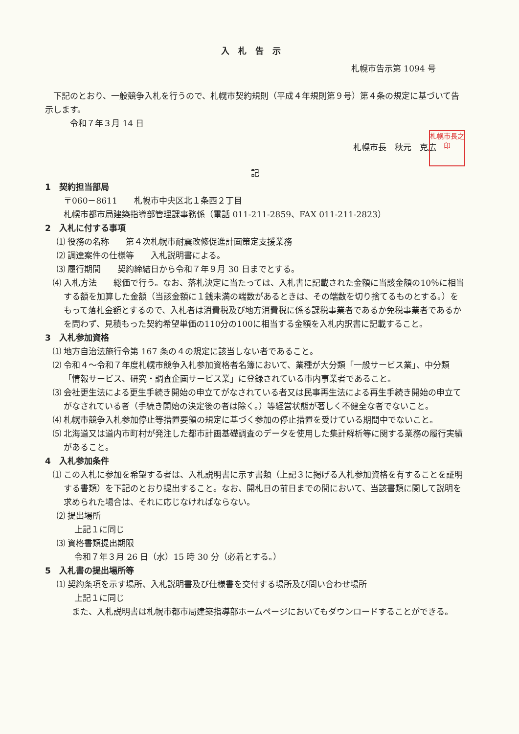入札告示
札幌市告示第 1094 号
　下記のとおり、一般競争入札を行うので、札幌市契約規則（平成４年規則第９号）第４条の規定に基づいて告示します。
　　　令和７年３月 14 日
札幌市長　秋元　克広 札幌市長之印
記
1　契約担当部局
〒060－8611　　札幌市中央区北１条西２丁目
札幌市都市局建築指導部管理課事務係（電話 011-211-2859、FAX 011-211-2823）
2　入札に付する事項
⑴ 役務の名称　　第４次札幌市耐震改修促進計画策定支援業務
⑵ 調達案件の仕様等　　入札説明書による。
⑶ 履行期間　　契約締結日から令和７年９月 30 日までとする。
⑷ 入札方法　　総価で行う。なお、落札決定に当たっては、入札書に記載された金額に当該金額の10％に相当する額を加算した金額（当該金額に１銭未満の端数があるときは、その端数を切り捨てるものとする。）をもって落札金額とするので、入札者は消費税及び地方消費税に係る課税事業者であるか免税事業者であるかを問わず、見積もった契約希望単価の110分の100に相当する金額を入札内訳書に記載すること。
3　入札参加資格
⑴ 地方自治法施行令第 167 条の４の規定に該当しない者であること。
⑵ 令和４～令和７年度札幌市競争入札参加資格者名簿において、業種が大分類「一般サービス業」、中分類「情報サービス、研究・調査企画サービス業」に登録されている市内事業者であること。
⑶ 会社更生法による更生手続き開始の申立てがなされている者又は民事再生法による再生手続き開始の申立てがなされている者（手続き開始の決定後の者は除く。）等経営状態が著しく不健全な者でないこと。
⑷ 札幌市競争入札参加停止等措置要領の規定に基づく参加の停止措置を受けている期間中でないこと。
⑸ 北海道又は道内市町村が発注した都市計画基礎調査のデータを使用した集計解析等に関する業務の履行実績があること。
4　入札参加条件
⑴ この入札に参加を希望する者は、入札説明書に示す書類（上記３に掲げる入札参加資格を有することを証明する書類）を下記のとおり提出すること。なお、開札日の前日までの間において、当該書類に関して説明を求められた場合は、それに応じなければならない。
⑵ 提出場所
上記１に同じ
⑶ 資格書類提出期限
令和７年３月 26 日（水）15 時 30 分（必着とする。）
5　入札書の提出場所等
⑴ 契約条項を示す場所、入札説明書及び仕様書を交付する場所及び問い合わせ場所
上記１に同じ
　また、入札説明書は札幌市都市局建築指導部ホームページにおいてもダウンロードすることができる。